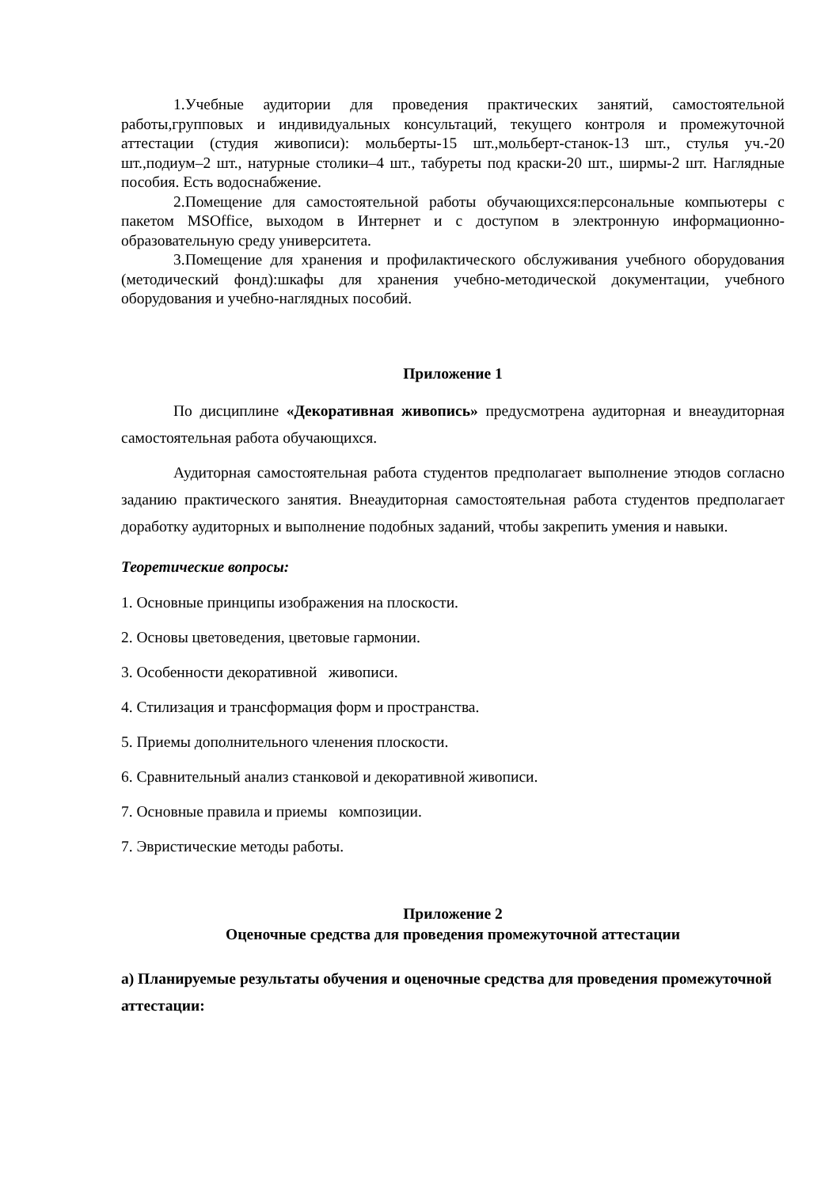1.Учебные аудитории для проведения практических занятий, самостоятельной работы,групповых и индивидуальных консультаций, текущего контроля и промежуточной аттестации (студия живописи): мольберты-15 шт.,мольберт-станок-13 шт., стулья уч.-20 шт.,подиум–2 шт., натурные столики–4 шт., табуреты под краски-20 шт., ширмы-2 шт. Наглядные пособия. Есть водоснабжение.
2.Помещение для самостоятельной работы обучающихся:персональные компьютеры с пакетом MSOffice, выходом в Интернет и с доступом в электронную информационно-образовательную среду университета.
3.Помещение для хранения и профилактического обслуживания учебного оборудования (методический фонд):шкафы для хранения учебно-методической документации, учебного оборудования и учебно-наглядных пособий.
Приложение 1
По дисциплине «Декоративная живопись» предусмотрена аудиторная и внеаудиторная самостоятельная работа обучающихся.
Аудиторная самостоятельная работа студентов предполагает выполнение этюдов согласно заданию практического занятия. Внеаудиторная самостоятельная работа студентов предполагает доработку аудиторных и выполнение подобных заданий, чтобы закрепить умения и навыки.
Теоретические вопросы:
1. Основные принципы изображения на плоскости.
2. Основы цветоведения, цветовые гармонии.
3. Особенности декоративной живописи.
4. Стилизация и трансформация форм и пространства.
5. Приемы дополнительного членения плоскости.
6. Сравнительный анализ станковой и декоративной живописи.
7. Основные правила и приемы композиции.
7. Эвристические методы работы.
Приложение 2
Оценочные средства для проведения промежуточной аттестации
а) Планируемые результаты обучения и оценочные средства для проведения промежуточной аттестации: